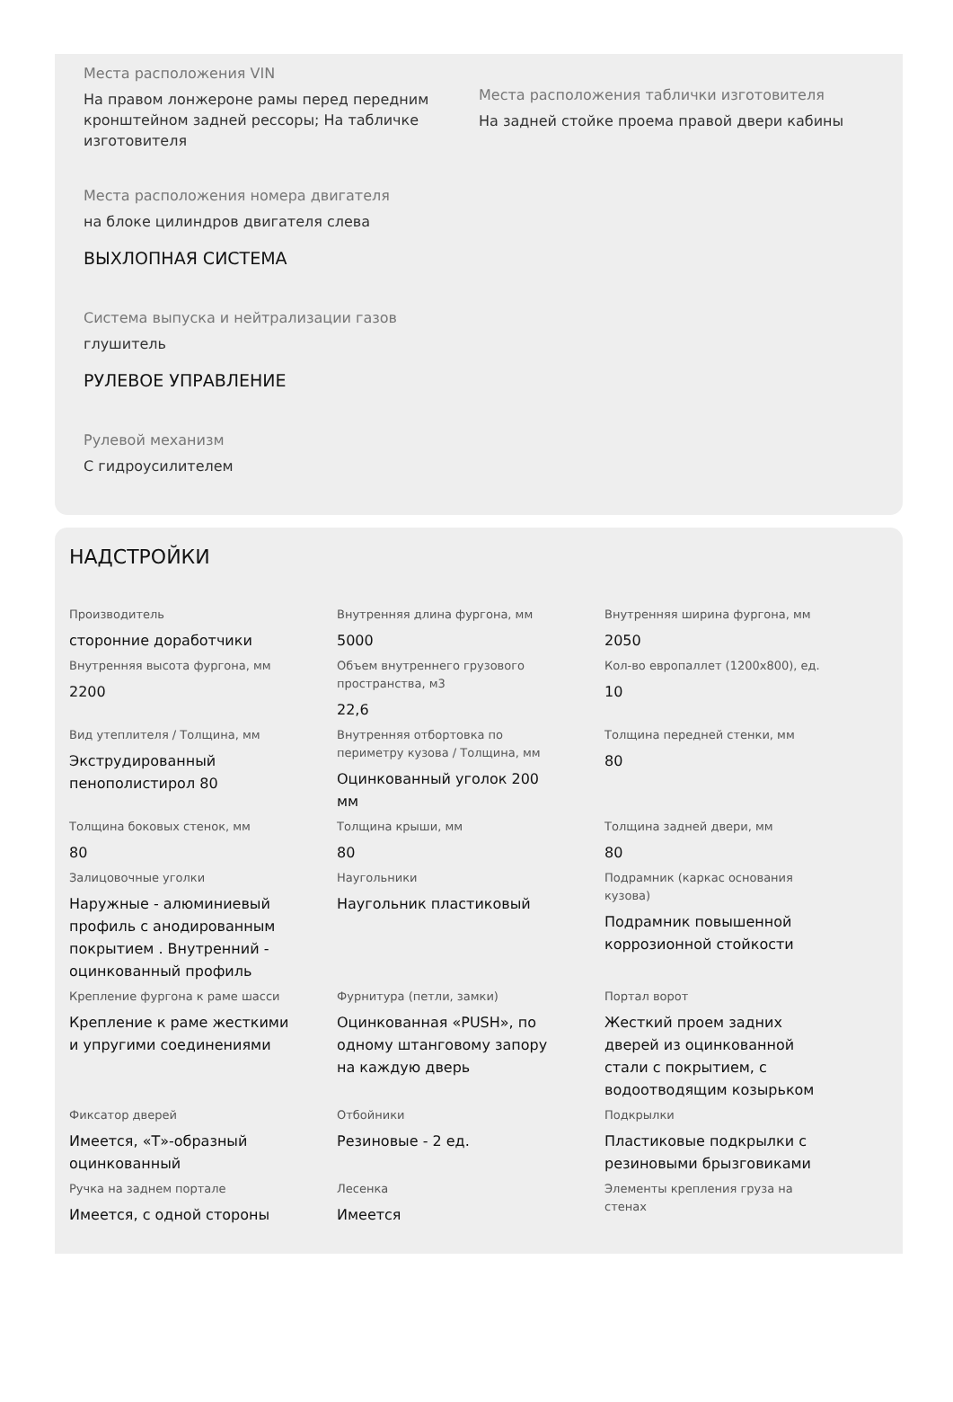Места расположения VIN
На правом лонжероне рамы перед передним кронштейном задней рессоры; На табличке изготовителя
Места расположения таблички изготовителя
На задней стойке проема правой двери кабины
Места расположения номера двигателя
на блоке цилиндров двигателя слева
ВЫХЛОПНАЯ СИСТЕМА
Система выпуска и нейтрализации газов
глушитель
РУЛЕВОЕ УПРАВЛЕНИЕ
Рулевой механизм
С гидроусилителем
НАДСТРОЙКИ
Производитель
сторонние доработчики
Внутренняя длина фургона, мм
5000
Внутренняя ширина фургона, мм
2050
Внутренняя высота фургона, мм
2200
Объем внутреннего грузового пространства, м3
22,6
Кол-во европаллет (1200х800), ед.
10
Вид утеплителя / Толщина, мм
Экструдированный пенополистирол 80
Внутренняя отбортовка по периметру кузова / Толщина, мм
Оцинкованный уголок 200 мм
Толщина передней стенки, мм
80
Толщина боковых стенок, мм
80
Толщина крыши, мм
80
Толщина задней двери, мм
80
Залицовочные уголки
Наружные - алюминиевый профиль с анодированным покрытием . Внутренний - оцинкованный профиль
Наугольники
Наугольник пластиковый
Подрамник (каркас основания кузова)
Подрамник повышенной коррозионной стойкости
Крепление фургона к раме шасси
Крепление к раме жесткими и упругими соединениями
Фурнитура (петли, замки)
Оцинкованная «PUSH», по одному штанговому запору на каждую дверь
Портал ворот
Жесткий проем задних дверей из оцинкованной стали с покрытием, с водоотводящим козырьком
Фиксатор дверей
Имеется, «Т»-образный оцинкованный
Отбойники
Резиновые - 2 ед.
Подкрылки
Пластиковые подкрылки с резиновыми брызговиками
Ручка на заднем портале
Имеется, с одной стороны
Лесенка
Имеется
Элементы крепления груза на стенах